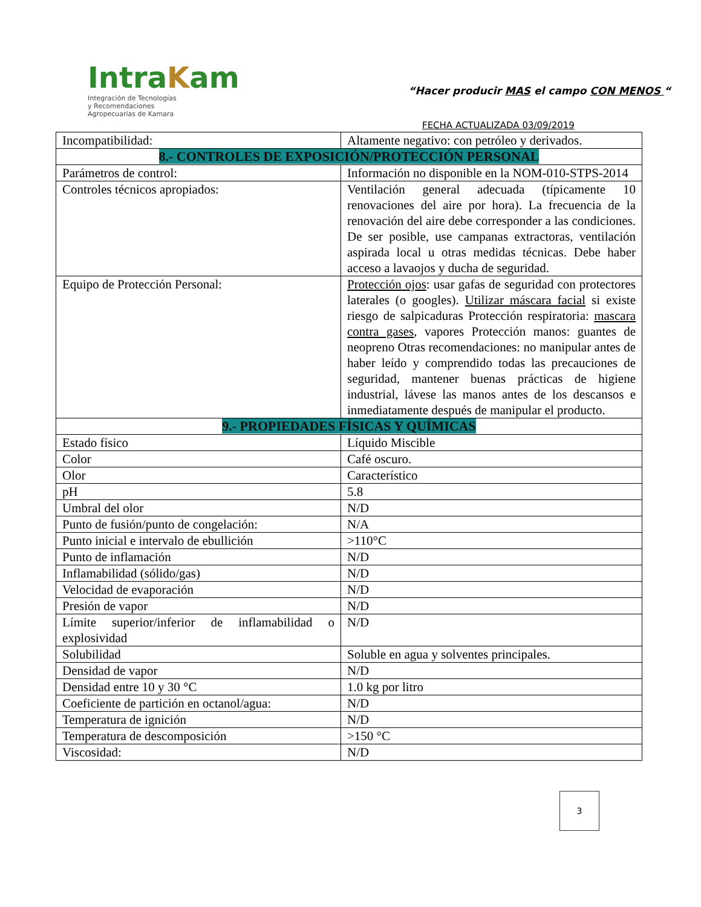IntraKam
Integración de Tecnologías
y Recomendaciones
Agropecuarias de Kamara
“Hacer producir MAS el campo CON MENOS “
FECHA ACTUALIZADA 03/09/2019
| Incompatibilidad: | Altamente negativo: con petróleo y derivados. |
| 8.- CONTROLES DE EXPOSICIÓN/PROTECCIÓN PERSONAL | |
| Parámetros de control: | Información no disponible en la NOM-010-STPS-2014 |
| Controles técnicos apropiados: | Ventilación general adecuada (típicamente 10 renovaciones del aire por hora). La frecuencia de la renovación del aire debe corresponder a las condiciones. De ser posible, use campanas extractoras, ventilación aspirada local u otras medidas técnicas. Debe haber acceso a lavaojos y ducha de seguridad. |
| Equipo de Protección Personal: | Protección ojos : usar gafas de seguridad con protectores laterales (o googles). Utilizar máscara facial si existe riesgo de salpicaduras Protección respiratoria: mascara contra gases , vapores Protección manos: guantes de neopreno Otras recomendaciones: no manipular antes de haber leído y comprendido todas las precauciones de seguridad, mantener buenas prácticas de higiene industrial, lávese las manos antes de los descansos e inmediatamente después de manipular el producto. |
| 9.- PROPIEDADES FÍSICAS Y QUÍMICAS | |
| Estado físico | Líquido Miscible |
| Color | Café oscuro. |
| Olor | Característico |
| pH | 5.8 |
| Umbral del olor | N/D |
| Punto de fusión/punto de congelación: | N/A |
| Punto inicial e intervalo de ebullición | >110°C |
| Punto de inflamación | N/D |
| Inflamabilidad (sólido/gas) | N/D |
| Velocidad de evaporación | N/D |
| Presión de vapor | N/D |
| Límite superior/inferior de inflamabilidad o explosividad | N/D |
| Solubilidad | Soluble en agua y solventes principales. |
| Densidad de vapor | N/D |
| Densidad entre 10 y 30 °C | 1.0 kg por litro |
| Coeficiente de partición en octanol/agua: | N/D |
| Temperatura de ignición | N/D |
| Temperatura de descomposición | >150 °C |
| Viscosidad: | N/D |
3